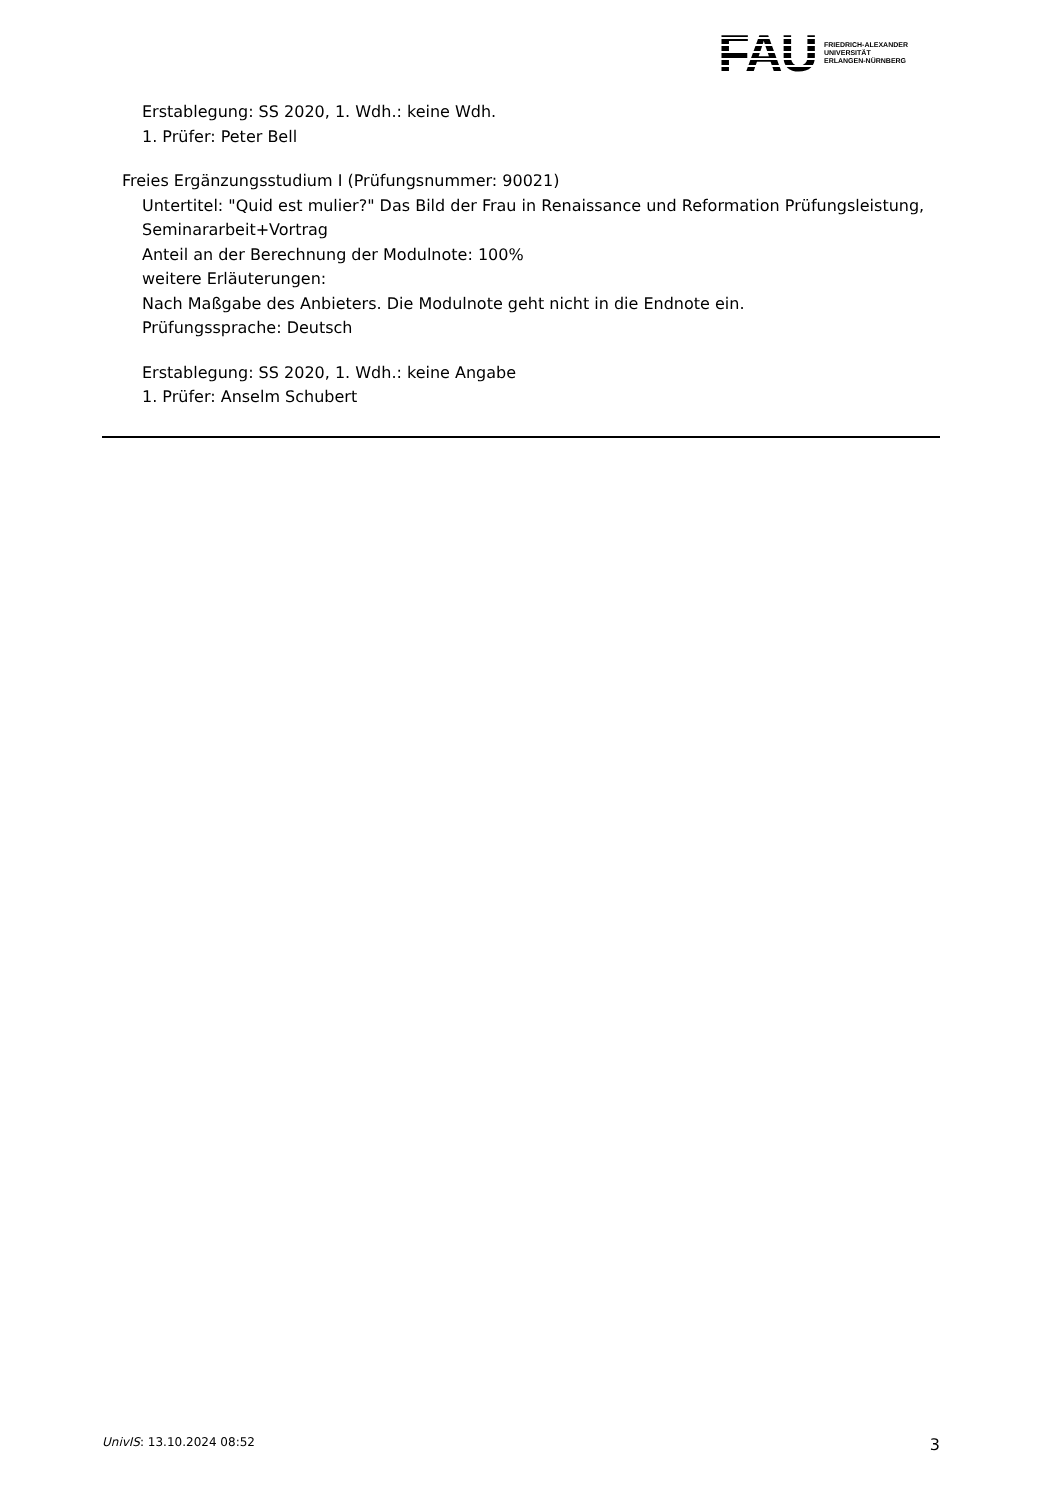FAU
FRIEDRICH-ALEXANDER
UNIVERSITÄT
ERLANGEN-NÜRNBERG
Erstablegung: SS 2020, 1. Wdh.: keine Wdh.
1. Prüfer: Peter Bell
Freies Ergänzungsstudium I (Prüfungsnummer: 90021)
Untertitel: "Quid est mulier?" Das Bild der Frau in Renaissance und Reformation Prüfungsleistung, Seminararbeit+Vortrag
Anteil an der Berechnung der Modulnote: 100%
weitere Erläuterungen:
Nach Maßgabe des Anbieters. Die Modulnote geht nicht in die Endnote ein.
Prüfungssprache: Deutsch
Erstablegung: SS 2020, 1. Wdh.: keine Angabe
1. Prüfer: Anselm Schubert
UnivIS: 13.10.2024 08:52 3